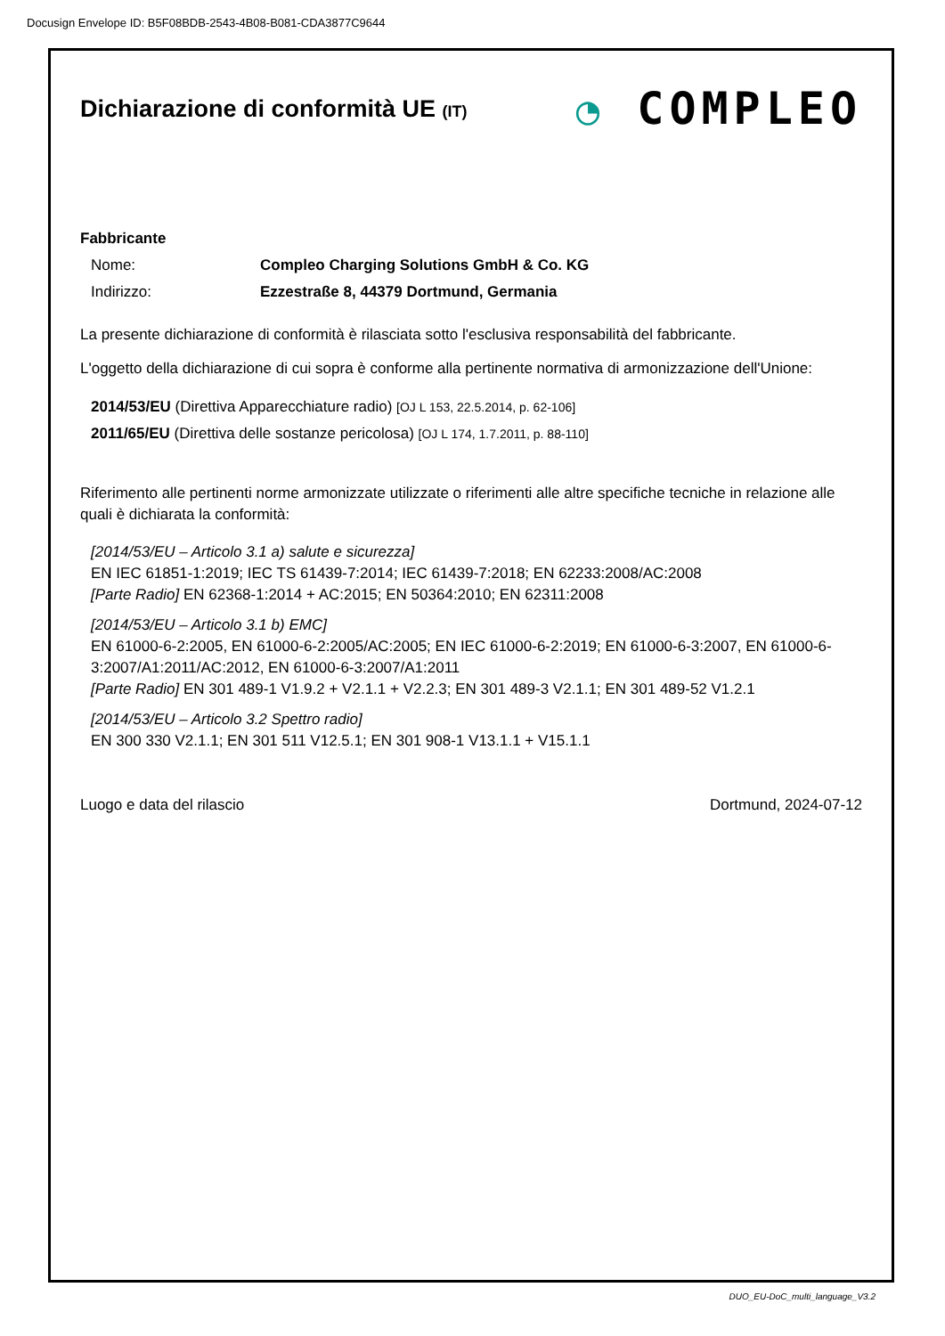Docusign Envelope ID: B5F08BDB-2543-4B08-B081-CDA3877C9644
◔ COMPLEO
Dichiarazione di conformità UE (IT)
Fabbricante
Nome: Compleo Charging Solutions GmbH & Co. KG
Indirizzo: Ezzestraße 8, 44379 Dortmund, Germania
La presente dichiarazione di conformità è rilasciata sotto l'esclusiva responsabilità del fabbricante.
L'oggetto della dichiarazione di cui sopra è conforme alla pertinente normativa di armonizzazione dell'Unione:
2014/53/EU (Direttiva Apparecchiature radio) [OJ L 153, 22.5.2014, p. 62-106]
2011/65/EU (Direttiva delle sostanze pericolosa) [OJ L 174, 1.7.2011, p. 88-110]
Riferimento alle pertinenti norme armonizzate utilizzate o riferimenti alle altre specifiche tecniche in relazione alle quali è dichiarata la conformità:
[2014/53/EU – Articolo 3.1 a) salute e sicurezza]
EN IEC 61851-1:2019; IEC TS 61439-7:2014; IEC 61439-7:2018; EN 62233:2008/AC:2008
[Parte Radio] EN 62368-1:2014 + AC:2015; EN 50364:2010; EN 62311:2008
[2014/53/EU – Articolo 3.1 b) EMC]
EN 61000-6-2:2005, EN 61000-6-2:2005/AC:2005; EN IEC 61000-6-2:2019; EN 61000-6-3:2007, EN 61000-6-3:2007/A1:2011/AC:2012, EN 61000-6-3:2007/A1:2011
[Parte Radio] EN 301 489-1 V1.9.2 + V2.1.1 + V2.2.3; EN 301 489-3 V2.1.1; EN 301 489-52 V1.2.1
[2014/53/EU – Articolo 3.2 Spettro radio]
EN 300 330 V2.1.1; EN 301 511 V12.5.1; EN 301 908-1 V13.1.1 + V15.1.1
Luogo e data del rilascio Dortmund, 2024-07-12
DUO_EU-DoC_multi_language_V3.2